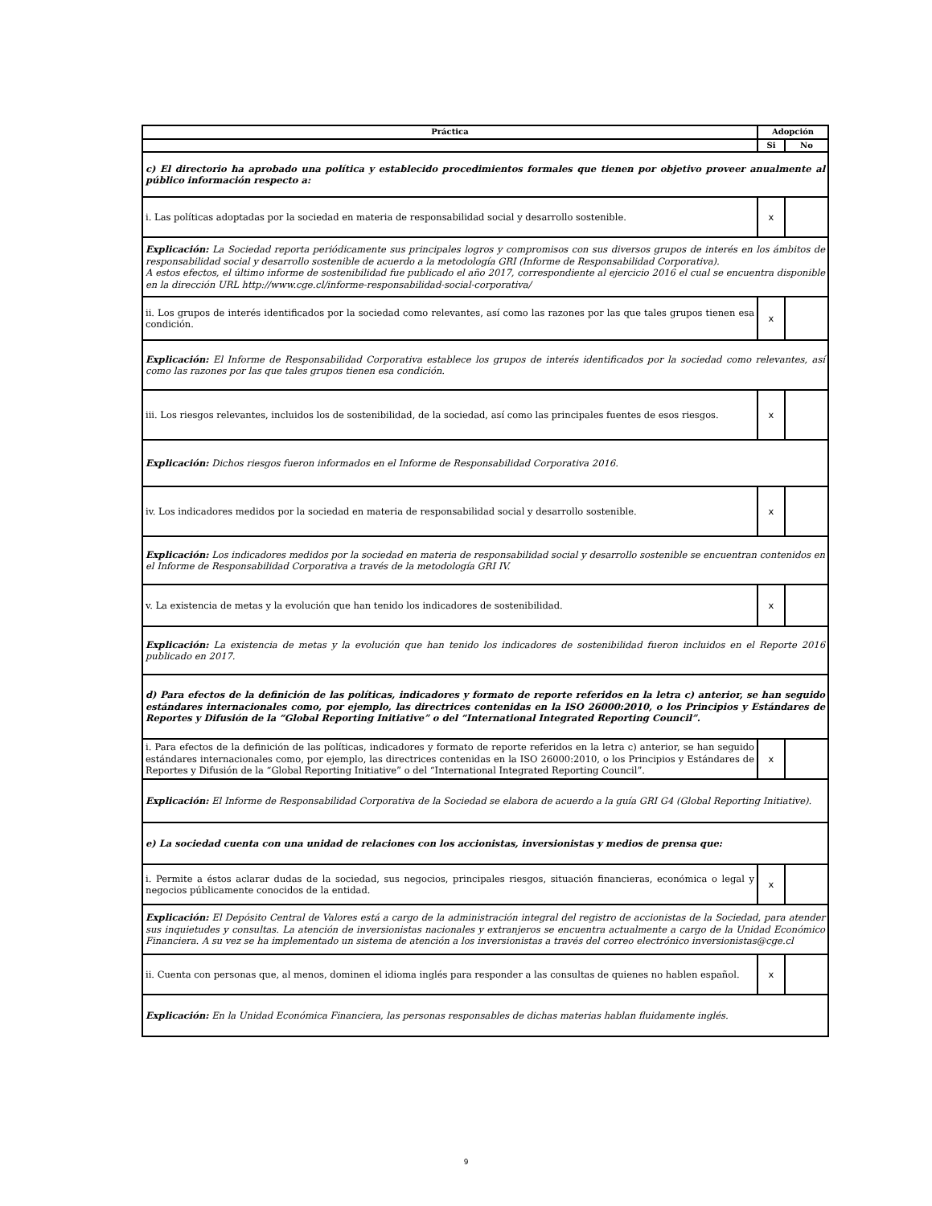| Práctica | Adopción | |
| --- | --- | --- |
| | Si | No |
| c) El directorio ha aprobado una política y establecido procedimientos formales que tienen por objetivo proveer anualmente al público información respecto a: | | |
| i. Las políticas adoptadas por la sociedad en materia de responsabilidad social y desarrollo sostenible. | x | |
| Explicación: La Sociedad reporta periódicamente sus principales logros y compromisos con sus diversos grupos de interés en los ámbitos de responsabilidad social y desarrollo sostenible de acuerdo a la metodología GRI (Informe de Responsabilidad Corporativa). A estos efectos, el último informe de sostenibilidad fue publicado el año 2017, correspondiente al ejercicio 2016 el cual se encuentra disponible en la dirección URL http://www.cge.cl/informe-responsabilidad-social-corporativa/ | | |
| ii. Los grupos de interés identificados por la sociedad como relevantes, así como las razones por las que tales grupos tienen esa condición. | x | |
| Explicación: El Informe de Responsabilidad Corporativa establece los grupos de interés identificados por la sociedad como relevantes, así como las razones por las que tales grupos tienen esa condición. | | |
| iii. Los riesgos relevantes, incluidos los de sostenibilidad, de la sociedad, así como las principales fuentes de esos riesgos. | x | |
| Explicación: Dichos riesgos fueron informados en el Informe de Responsabilidad Corporativa 2016. | | |
| iv. Los indicadores medidos por la sociedad en materia de responsabilidad social y desarrollo sostenible. | x | |
| Explicación: Los indicadores medidos por la sociedad en materia de responsabilidad social y desarrollo sostenible se encuentran contenidos en el Informe de Responsabilidad Corporativa a través de la metodología GRI IV. | | |
| v. La existencia de metas y la evolución que han tenido los indicadores de sostenibilidad. | x | |
| Explicación: La existencia de metas y la evolución que han tenido los indicadores de sostenibilidad fueron incluidos en el Reporte 2016 publicado en 2017. | | |
| d) Para efectos de la definición de las políticas, indicadores y formato de reporte referidos en la letra c) anterior, se han seguido estándares internacionales como, por ejemplo, las directrices contenidas en la ISO 26000:2010, o los Principios y Estándares de Reportes y Difusión de la “Global Reporting Initiative” o del “International Integrated Reporting Council”. | | |
| i. Para efectos de la definición de las políticas, indicadores y formato de reporte referidos en la letra c) anterior, se han seguido estándares internacionales como, por ejemplo, las directrices contenidas en la ISO 26000:2010, o los Principios y Estándares de Reportes y Difusión de la “Global Reporting Initiative” o del “International Integrated Reporting Council”. | x | |
| Explicación: El Informe de Responsabilidad Corporativa de la Sociedad se elabora de acuerdo a la guía GRI G4 (Global Reporting Initiative). | | |
| e) La sociedad cuenta con una unidad de relaciones con los accionistas, inversionistas y medios de prensa que: | | |
| i. Permite a éstos aclarar dudas de la sociedad, sus negocios, principales riesgos, situación financieras, económica o legal y negocios públicamente conocidos de la entidad. | x | |
| Explicación: El Depósito Central de Valores está a cargo de la administración integral del registro de accionistas de la Sociedad, para atender sus inquietudes y consultas. La atención de inversionistas nacionales y extranjeros se encuentra actualmente a cargo de la Unidad Económico Financiera. A su vez se ha implementado un sistema de atención a los inversionistas a través del correo electrónico inversionistas@cge.cl | | |
| ii. Cuenta con personas que, al menos, dominen el idioma inglés para responder a las consultas de quienes no hablen español. | x | |
| Explicación: En la Unidad Económica Financiera, las personas responsables de dichas materias hablan fluidamente inglés. | | |
9